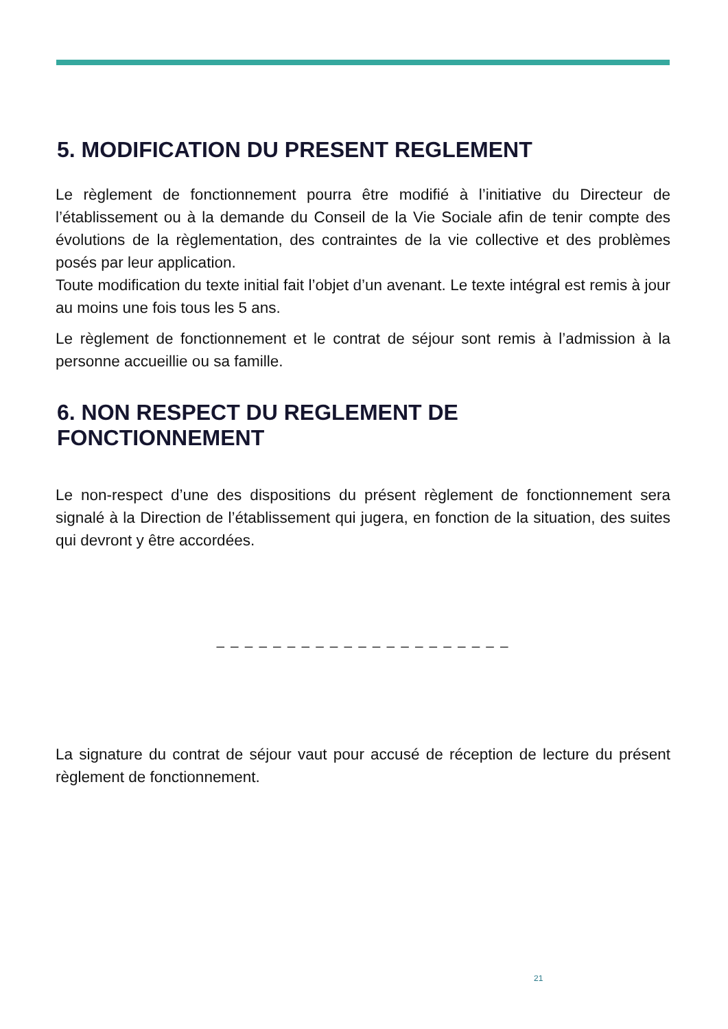5. MODIFICATION DU PRESENT REGLEMENT
Le règlement de fonctionnement pourra être modifié à l’initiative du Directeur de l’établissement ou à la demande du Conseil de la Vie Sociale afin de tenir compte des évolutions de la règlementation, des contraintes de la vie collective et des problèmes posés par leur application.
Toute modification du texte initial fait l’objet d’un avenant. Le texte intégral est remis à jour au moins une fois tous les 5 ans.
Le règlement de fonctionnement et le contrat de séjour sont remis à l’admission à la personne accueillie ou sa famille.
6. NON RESPECT DU REGLEMENT DE FONCTIONNEMENT
Le non-respect d’une des dispositions du présent règlement de fonctionnement sera signalé à la Direction de l’établissement qui jugera, en fonction de la situation, des suites qui devront y être accordées.
_ _ _ _ _ _ _ _ _ _ _ _ _ _ _ _ _ _ _ _ _
La signature du contrat de séjour vaut pour accusé de réception de lecture du présent règlement de fonctionnement.
21